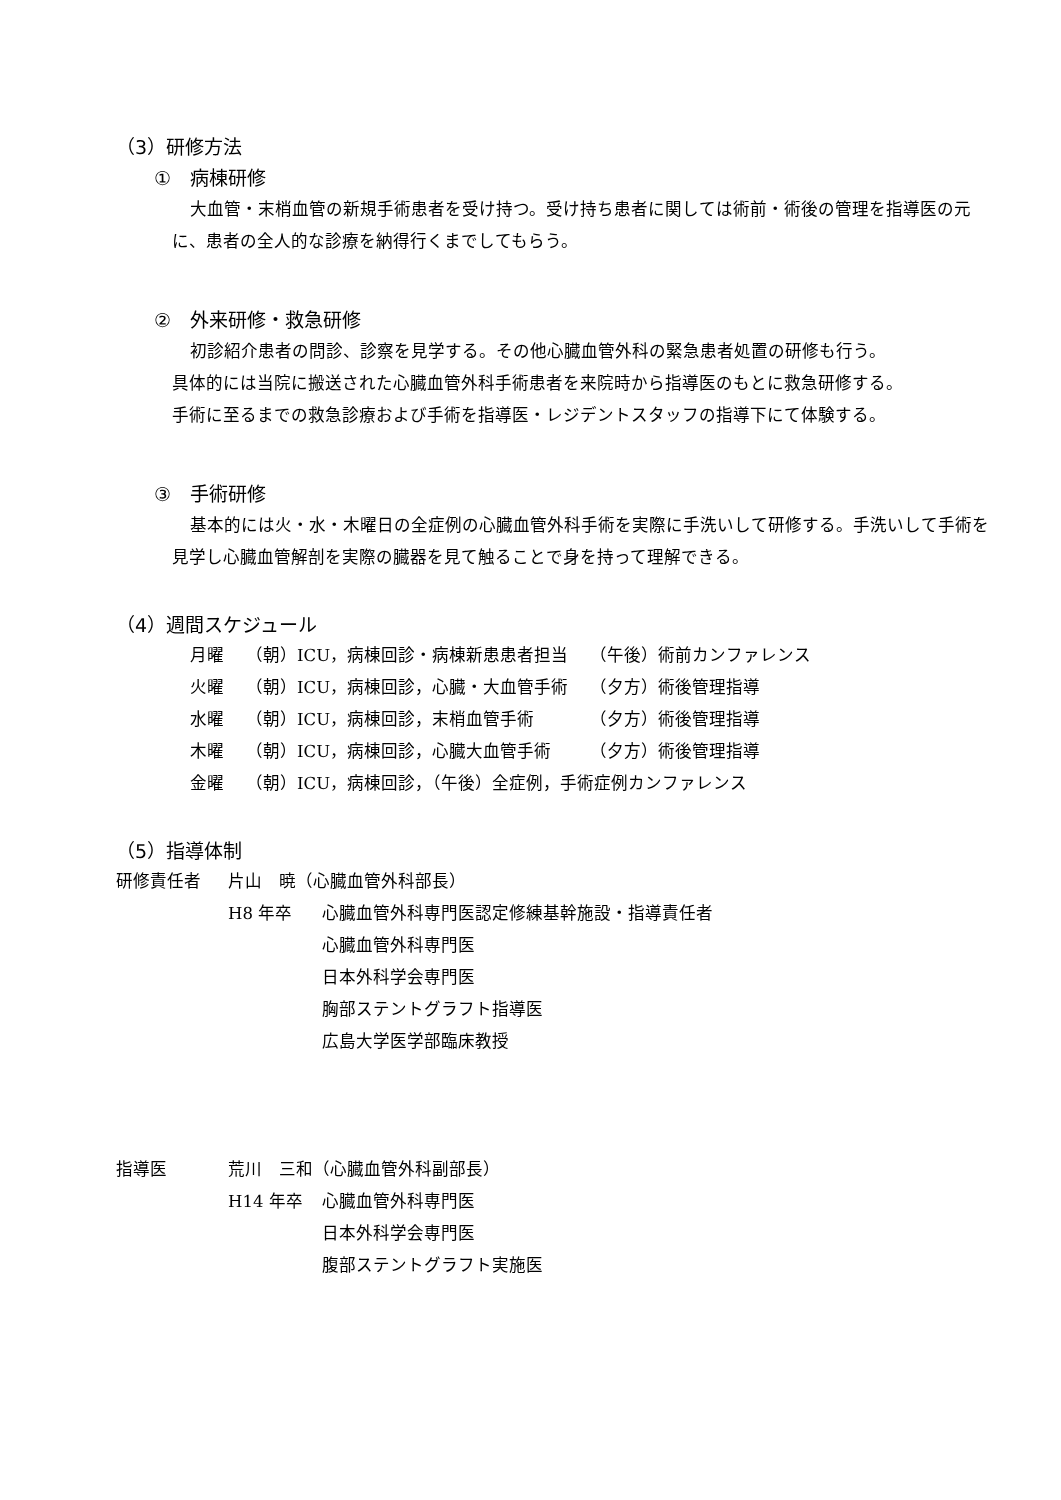（3）研修方法
①　病棟研修
大血管・末梢血管の新規手術患者を受け持つ。受け持ち患者に関しては術前・術後の管理を指導医の元に、患者の全人的な診療を納得行くまでしてもらう。
②　外来研修・救急研修
初診紹介患者の問診、診察を見学する。その他心臓血管外科の緊急患者処置の研修も行う。
具体的には当院に搬送された心臓血管外科手術患者を来院時から指導医のもとに救急研修する。
手術に至るまでの救急診療および手術を指導医・レジデントスタッフの指導下にて体験する。
③　手術研修
基本的には火・水・木曜日の全症例の心臓血管外科手術を実際に手洗いして研修する。手洗いして手術を見学し心臓血管解剖を実際の臓器を見て触ることで身を持って理解できる。
（4）週間スケジュール
| 月曜 | （朝）ICU，病棟回診・病棟新患患者担当 | （午後）術前カンファレンス |
| 火曜 | （朝）ICU，病棟回診，心臓・大血管手術 | （夕方）術後管理指導 |
| 水曜 | （朝）ICU，病棟回診，末梢血管手術 | （夕方）術後管理指導 |
| 木曜 | （朝）ICU，病棟回診，心臓大血管手術 | （夕方）術後管理指導 |
| 金曜 | （朝）ICU，病棟回診，（午後）全症例，手術症例カンファレンス | |
（5）指導体制
| 研修責任者 | 片山 暁（心臓血管外科部長） | |
| | H8 年卒 | 心臓血管外科専門医認定修練基幹施設・指導責任者 |
| | | 心臓血管外科専門医 |
| | | 日本外科学会専門医 |
| | | 胸部ステントグラフト指導医 |
| | | 広島大学医学部臨床教授 |
| 指導医 | 荒川 三和（心臓血管外科副部長） | |
| | H14 年卒 | 心臓血管外科専門医 |
| | | 日本外科学会専門医 |
| | | 腹部ステントグラフト実施医 |